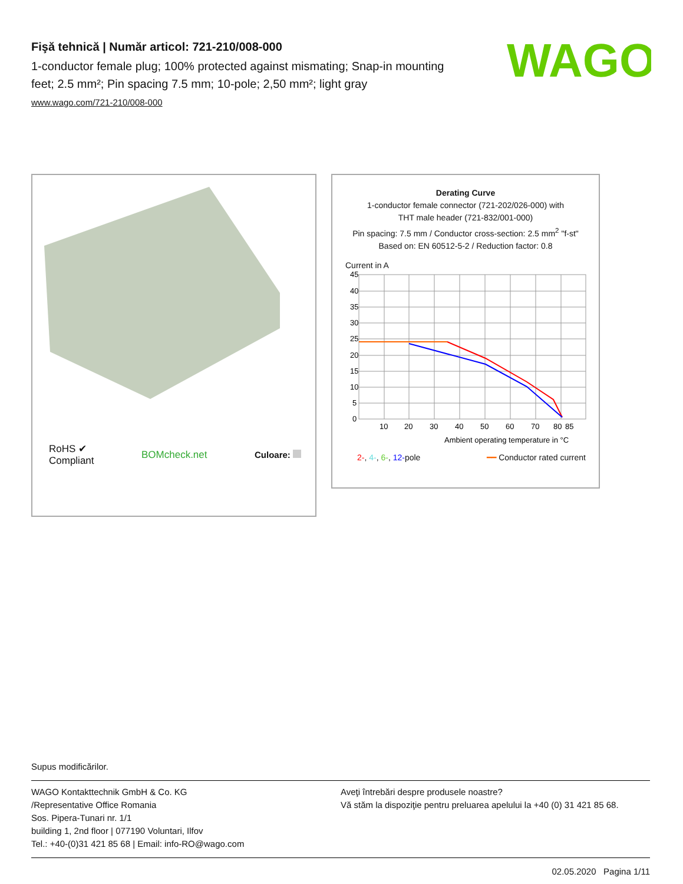Fişă tehnică | Număr articol: 721-210/008-000
1-conductor female plug; 100% protected against mismating; Snap-in mounting feet; 2.5 mm²; Pin spacing 7.5 mm; 10-pole; 2,50 mm²; light gray
www.wago.com/721-210/008-000
WAGO
RoHS ✔
Compliant
BOMcheck.net Culoare:
Derating Curve
1-conductor female connector (721-202/026-000) with
THT male header (721-832/001-000)
Pin spacing: 7.5 mm / Conductor cross-section: 2.5 mm<sup>2</sup> "f-st"
Based on: EN 60512-5-2 / Reduction factor: 0.8
Current in A
45
40
35
30
25
20
15
10
5
0
10
20
30
40
50
60
70
80
85
Ambient operating temperature in °C
2-, 4-, 6-, 12-pole ━━ Conductor rated current
Supus modificărilor.
WAGO Kontakttechnik GmbH & Co. KG
/Representative Office Romania
Sos. Pipera-Tunari nr. 1/1
building 1, 2nd floor | 077190 Voluntari, Ilfov
Tel.: +40-(0)31 421 85 68 | Email: info-RO@wago.com
Aveţi întrebări despre produsele noastre?
Vă stăm la dispoziţie pentru preluarea apelului la +40 (0) 31 421 85 68.
02.05.2020 Pagina 1/11